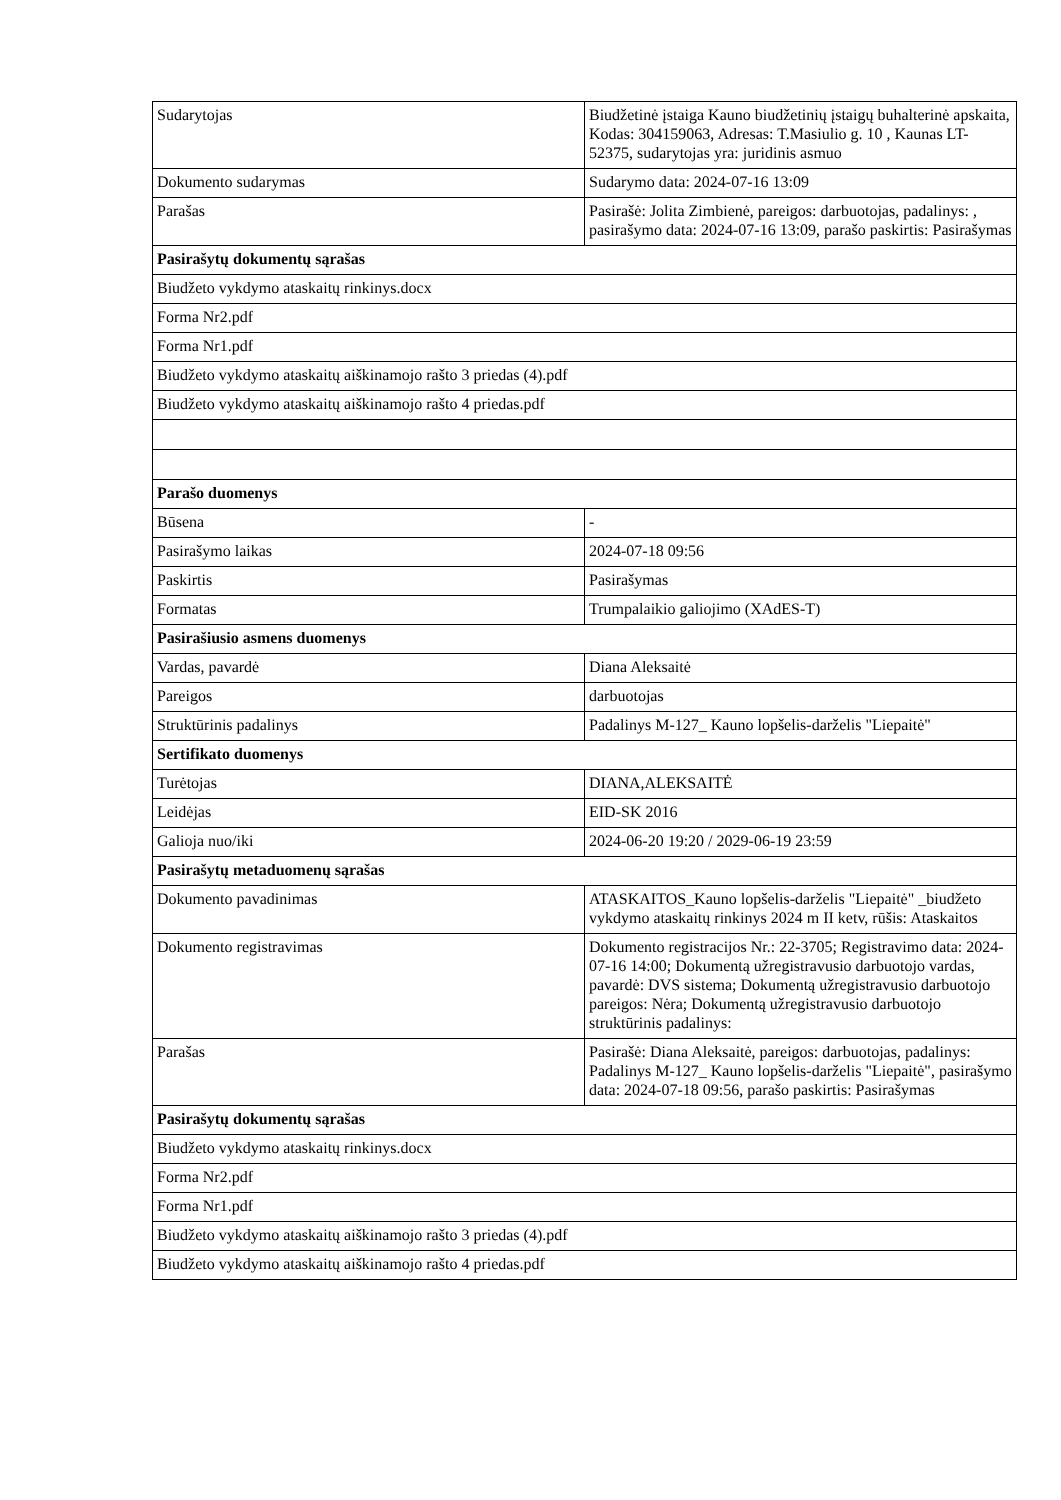| Sudarytojas | Biudžetinė įstaiga Kauno biudžetinių įstaigų buhalterinė apskaita, Kodas: 304159063, Adresas: T.Masiulio g. 10 , Kaunas LT-52375, sudarytojas yra: juridinis asmuo |
| Dokumento sudarymas | Sudarymo data: 2024-07-16 13:09 |
| Parašas | Pasirašė: Jolita Zimbienė, pareigos: darbuotojas, padalinys: , pasirašymo data: 2024-07-16 13:09, parašo paskirtis: Pasirašymas |
| Pasirašytų dokumentų sąrašas | |
| Biudžeto vykdymo ataskaitų rinkinys.docx | |
| Forma Nr2.pdf | |
| Forma Nr1.pdf | |
| Biudžeto vykdymo ataskaitų aiškinamojo rašto 3 priedas (4).pdf | |
| Biudžeto vykdymo ataskaitų aiškinamojo rašto 4 priedas.pdf | |
| Parašo duomenys | |
| Būsena | - |
| Pasirašymo laikas | 2024-07-18 09:56 |
| Paskirtis | Pasirašymas |
| Formatas | Trumpalaikio galiojimo (XAdES-T) |
| Pasirašiusio asmens duomenys | |
| Vardas, pavardė | Diana Aleksaitė |
| Pareigos | darbuotojas |
| Struktūrinis padalinys | Padalinys M-127_ Kauno lopšelis-darželis "Liepaitė" |
| Sertifikato duomenys | |
| Turėtojas | DIANA,ALEKSAITĖ |
| Leidėjas | EID-SK 2016 |
| Galioja nuo/iki | 2024-06-20 19:20 / 2029-06-19 23:59 |
| Pasirašytų metaduomenų sąrašas | |
| Dokumento pavadinimas | ATASKAITOS_Kauno lopšelis-darželis "Liepaitė" _biudžeto vykdymo ataskaitų rinkinys 2024 m II ketv, rūšis: Ataskaitos |
| Dokumento registravimas | Dokumento registracijos Nr.: 22-3705; Registravimo data: 2024-07-16 14:00; Dokumentą užregistravusio darbuotojo vardas, pavardė: DVS sistema; Dokumentą užregistravusio darbuotojo pareigos: Nėra; Dokumentą užregistravusio darbuotojo struktūrinis padalinys: |
| Parašas | Pasirašė: Diana Aleksaitė, pareigos: darbuotojas, padalinys: Padalinys M-127_ Kauno lopšelis-darželis "Liepaitė", pasirašymo data: 2024-07-18 09:56, parašo paskirtis: Pasirašymas |
| Pasirašytų dokumentų sąrašas | |
| Biudžeto vykdymo ataskaitų rinkinys.docx | |
| Forma Nr2.pdf | |
| Forma Nr1.pdf | |
| Biudžeto vykdymo ataskaitų aiškinamojo rašto 3 priedas (4).pdf | |
| Biudžeto vykdymo ataskaitų aiškinamojo rašto 4 priedas.pdf | |